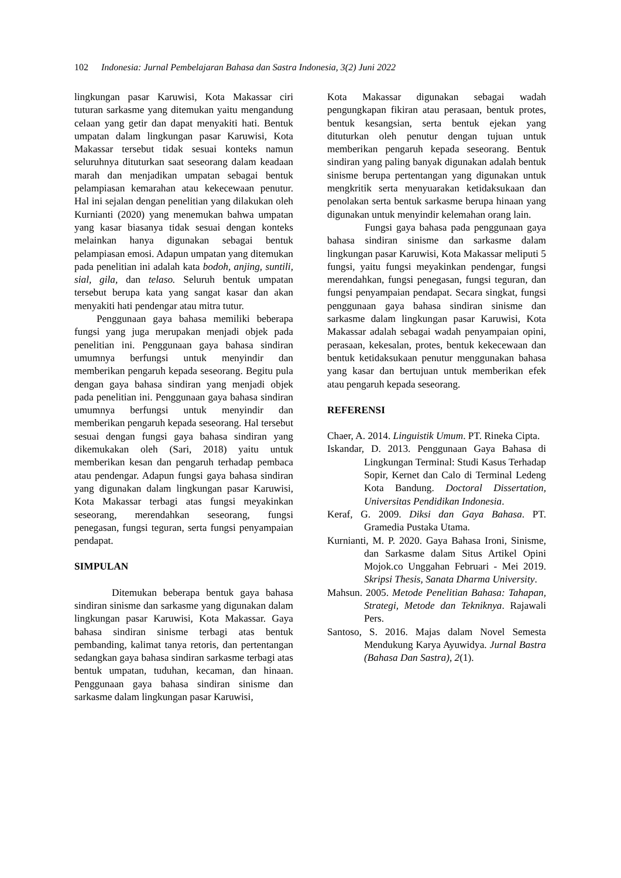102 Indonesia: Jurnal Pembelajaran Bahasa dan Sastra Indonesia, 3(2) Juni 2022
lingkungan pasar Karuwisi, Kota Makassar ciri tuturan sarkasme yang ditemukan yaitu mengandung celaan yang getir dan dapat menyakiti hati. Bentuk umpatan dalam lingkungan pasar Karuwisi, Kota Makassar tersebut tidak sesuai konteks namun seluruhnya dituturkan saat seseorang dalam keadaan marah dan menjadikan umpatan sebagai bentuk pelampiasan kemarahan atau kekecewaan penutur. Hal ini sejalan dengan penelitian yang dilakukan oleh Kurnianti (2020) yang menemukan bahwa umpatan yang kasar biasanya tidak sesuai dengan konteks melainkan hanya digunakan sebagai bentuk pelampiasan emosi. Adapun umpatan yang ditemukan pada penelitian ini adalah kata bodoh, anjing, suntili, sial, gila, dan telaso. Seluruh bentuk umpatan tersebut berupa kata yang sangat kasar dan akan menyakiti hati pendengar atau mitra tutur.
Penggunaan gaya bahasa memiliki beberapa fungsi yang juga merupakan menjadi objek pada penelitian ini. Penggunaan gaya bahasa sindiran umumnya berfungsi untuk menyindir dan memberikan pengaruh kepada seseorang. Begitu pula dengan gaya bahasa sindiran yang menjadi objek pada penelitian ini. Penggunaan gaya bahasa sindiran umumnya berfungsi untuk menyindir dan memberikan pengaruh kepada seseorang. Hal tersebut sesuai dengan fungsi gaya bahasa sindiran yang dikemukakan oleh (Sari, 2018) yaitu untuk memberikan kesan dan pengaruh terhadap pembaca atau pendengar. Adapun fungsi gaya bahasa sindiran yang digunakan dalam lingkungan pasar Karuwisi, Kota Makassar terbagi atas fungsi meyakinkan seseorang, merendahkan seseorang, fungsi penegasan, fungsi teguran, serta fungsi penyampaian pendapat.
SIMPULAN
Ditemukan beberapa bentuk gaya bahasa sindiran sinisme dan sarkasme yang digunakan dalam lingkungan pasar Karuwisi, Kota Makassar. Gaya bahasa sindiran sinisme terbagi atas bentuk pembanding, kalimat tanya retoris, dan pertentangan sedangkan gaya bahasa sindiran sarkasme terbagi atas bentuk umpatan, tuduhan, kecaman, dan hinaan. Penggunaan gaya bahasa sindiran sinisme dan sarkasme dalam lingkungan pasar Karuwisi,
Kota Makassar digunakan sebagai wadah pengungkapan fikiran atau perasaan, bentuk protes, bentuk kesangsian, serta bentuk ejekan yang dituturkan oleh penutur dengan tujuan untuk memberikan pengaruh kepada seseorang. Bentuk sindiran yang paling banyak digunakan adalah bentuk sinisme berupa pertentangan yang digunakan untuk mengkritik serta menyuarakan ketidaksukaan dan penolakan serta bentuk sarkasme berupa hinaan yang digunakan untuk menyindir kelemahan orang lain.
Fungsi gaya bahasa pada penggunaan gaya bahasa sindiran sinisme dan sarkasme dalam lingkungan pasar Karuwisi, Kota Makassar meliputi 5 fungsi, yaitu fungsi meyakinkan pendengar, fungsi merendahkan, fungsi penegasan, fungsi teguran, dan fungsi penyampaian pendapat. Secara singkat, fungsi penggunaan gaya bahasa sindiran sinisme dan sarkasme dalam lingkungan pasar Karuwisi, Kota Makassar adalah sebagai wadah penyampaian opini, perasaan, kekesalan, protes, bentuk kekecewaan dan bentuk ketidaksukaan penutur menggunakan bahasa yang kasar dan bertujuan untuk memberikan efek atau pengaruh kepada seseorang.
REFERENSI
Chaer, A. 2014. Linguistik Umum. PT. Rineka Cipta.
Iskandar, D. 2013. Penggunaan Gaya Bahasa di Lingkungan Terminal: Studi Kasus Terhadap Sopir, Kernet dan Calo di Terminal Ledeng Kota Bandung. Doctoral Dissertation, Universitas Pendidikan Indonesia.
Keraf, G. 2009. Diksi dan Gaya Bahasa. PT. Gramedia Pustaka Utama.
Kurnianti, M. P. 2020. Gaya Bahasa Ironi, Sinisme, dan Sarkasme dalam Situs Artikel Opini Mojok.co Unggahan Februari - Mei 2019. Skripsi Thesis, Sanata Dharma University.
Mahsun. 2005. Metode Penelitian Bahasa: Tahapan, Strategi, Metode dan Tekniknya. Rajawali Pers.
Santoso, S. 2016. Majas dalam Novel Semesta Mendukung Karya Ayuwidya. Jurnal Bastra (Bahasa Dan Sastra), 2(1).